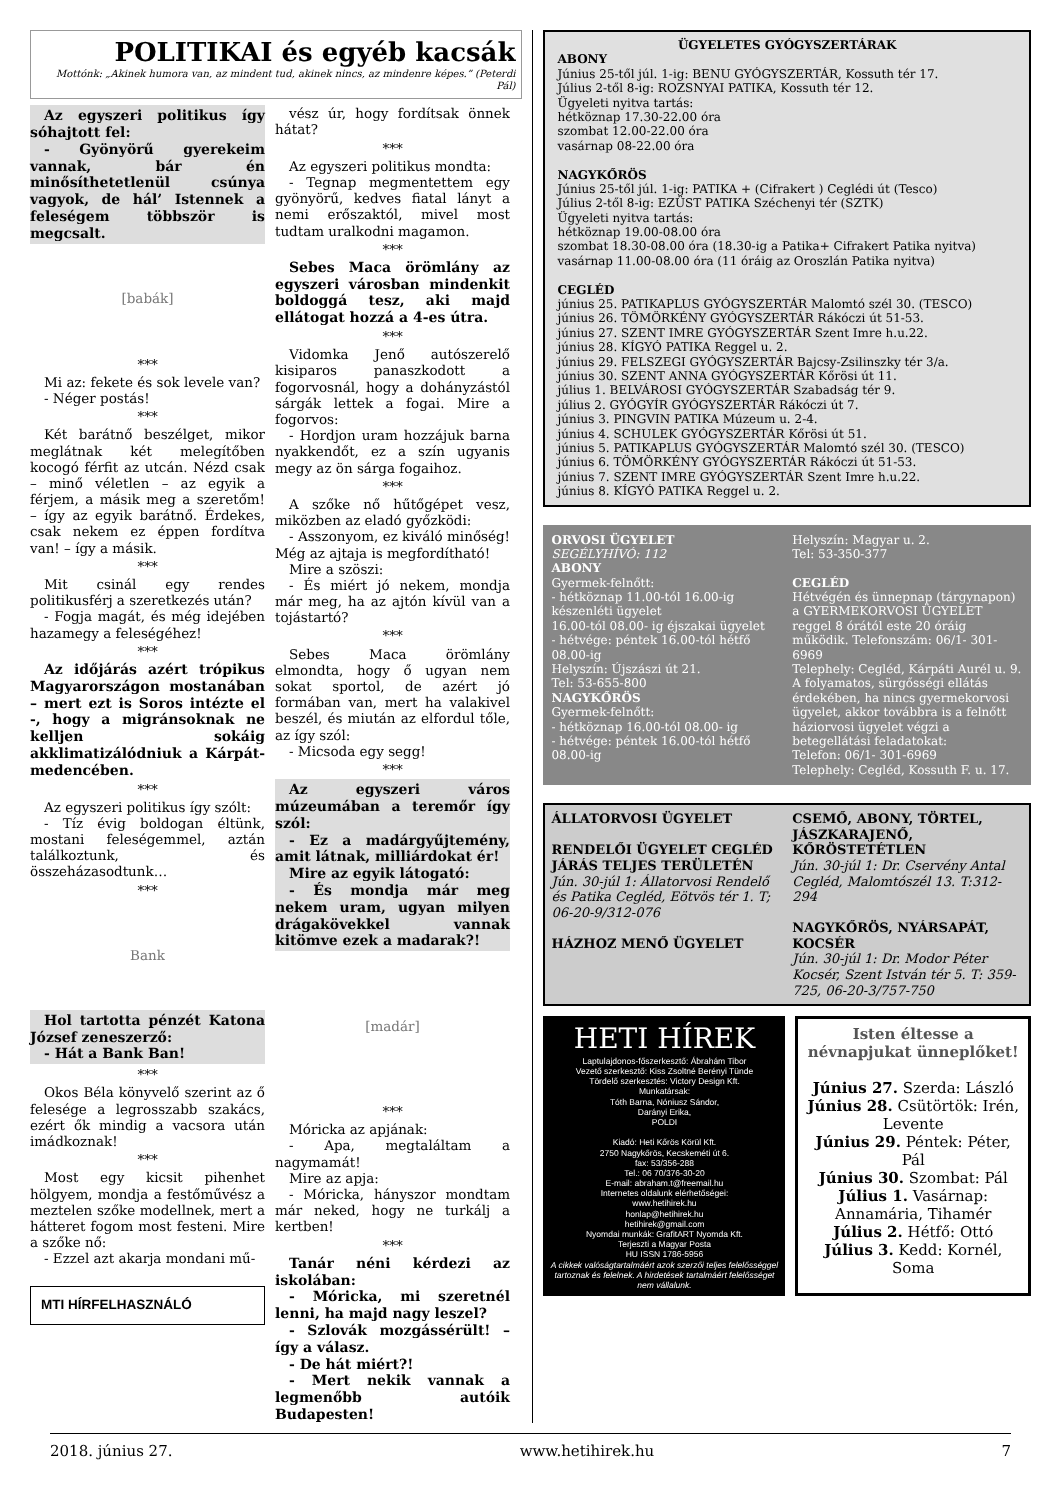POLITIKAI és egyéb kacsák
Mottónk: „Akinek humora van, az mindent tud, akinek nincs, az mindenre képes.” (Peterdi Pál)
Az egyszeri politikus így sóhajtott fel:
- Gyönyörű gyerekeim vannak, bár én minősíthetetlenül csúnya vagyok, de hál’ Istennek a feleségem többször is megcsalt.
[babák]
***
Mi az: fekete és sok levele van?
- Néger postás!
***
Két barátnő beszélget, mikor meglátnak két melegítőben kocogó férfit az utcán. Nézd csak – minő véletlen – az egyik a férjem, a másik meg a szeretőm! – így az egyik barátnő. Érdekes, csak nekem ez éppen fordítva van! – így a másik.
***
Mit csinál egy rendes politikusférj a szeretkezés után?
- Fogja magát, és még idejében hazamegy a feleségéhez!
***
Az időjárás azért trópikus Magyarországon mostanában – mert ezt is Soros intézte el -, hogy a migránsoknak ne kelljen sokáig akklimatizálódniuk a Kárpát-medencében.
***
Az egyszeri politikus így szólt:
- Tíz évig boldogan éltünk, mostani feleségemmel, aztán találkoztunk, és összeházasodtunk…
***
Bank
Hol tartotta pénzét Katona József zeneszerző:
- Hát a Bank Ban!
***
Okos Béla könyvelő szerint az ő felesége a legrosszabb szakács, ezért ők mindig a vacsora után imádkoznak!
***
Most egy kicsit pihenhet hölgyem, mondja a festőművész a meztelen szőke modellnek, mert a hátteret fogom most festeni. Mire a szőke nő:
- Ezzel azt akarja mondani mű-
MTI HÍRFELHASZNÁLÓ
vész úr, hogy fordítsak önnek hátat?
***
Az egyszeri politikus mondta:
- Tegnap megmentettem egy gyönyörű, kedves fiatal lányt a nemi erőszaktól, mivel most tudtam uralkodni magamon.
***
Sebes Maca örömlány az egyszeri városban mindenkit boldoggá tesz, aki majd ellátogat hozzá a 4-es útra.
***
Vidomka Jenő autószerelő kisiparos panaszkodott a fogorvosnál, hogy a dohányzástól sárgák lettek a fogai. Mire a fogorvos:
- Hordjon uram hozzájuk barna nyakkendőt, ez a szín ugyanis megy az ön sárga fogaihoz.
***
A szőke nő hűtőgépet vesz, miközben az eladó győzködi:
- Asszonyom, ez kiváló minőség! Még az ajtaja is megfordítható!
Mire a szöszi:
- És miért jó nekem, mondja már meg, ha az ajtón kívül van a tojástartó?
***
Sebes Maca örömlány elmondta, hogy ő ugyan nem sokat sportol, de azért jó formában van, mert ha valakivel beszél, és miután az elfordul tőle, az így szól:
- Micsoda egy segg!
***
Az egyszeri város múzeumában a teremőr így szól:
- Ez a madárgyűjtemény, amit látnak, milliárdokat ér!
Mire az egyik látogató:
- És mondja már meg nekem uram, ugyan milyen drágakövekkel vannak kitömve ezek a madarak?!
[madár]
***
Móricka az apjának:
- Apa, megtaláltam a nagymamát!
Mire az apja:
- Móricka, hányszor mondtam már neked, hogy ne turkálj a kertben!
***
Tanár néni kérdezi az iskolában:
- Móricka, mi szeretnél lenni, ha majd nagy leszel?
- Szlovák mozgássérült! – így a válasz.
- De hát miért?!
- Mert nekik vannak a legmenőbb autóik Budapesten!
ÜGYELETES GYÓGYSZERTÁRAK
ABONY
Június 25-től júl. 1-ig: BENU GYÓGYSZERTÁR, Kossuth tér 17.
Július 2-től 8-ig: ROZSNYAI PATIKA, Kossuth tér 12.
Ügyeleti nyitva tartás:
hétköznap 17.30-22.00 óra
szombat 12.00-22.00 óra
vasárnap 08-22.00 óra
NAGYKŐRÖS
Június 25-től júl. 1-ig: PATIKA + (Cifrakert ) Ceglédi út (Tesco)
Július 2-től 8-ig: EZÜST PATIKA Széchenyi tér (SZTK)
Ügyeleti nyitva tartás:
hétköznap 19.00-08.00 óra
szombat 18.30-08.00 óra (18.30-ig a Patika+ Cifrakert Patika nyitva)
vasárnap 11.00-08.00 óra (11 óráig az Oroszlán Patika nyitva)
CEGLÉD
június 25. PATIKAPLUS GYÓGYSZERTÁR Malomtó szél 30. (TESCO)
június 26. TÖMÖRKÉNY GYÓGYSZERTÁR Rákóczi út 51-53.
június 27. SZENT IMRE GYÓGYSZERTÁR Szent Imre h.u.22.
június 28. KÍGYÓ PATIKA Reggel u. 2.
június 29. FELSZEGI GYÓGYSZERTÁR Bajcsy-Zsilinszky tér 3/a.
június 30. SZENT ANNA GYÓGYSZERTÁR Kőrösi út 11.
július 1. BELVÁROSI GYÓGYSZERTÁR Szabadság tér 9.
július 2. GYÓGYÍR GYÓGYSZERTÁR Rákóczi út 7.
június 3. PINGVIN PATIKA Múzeum u. 2-4.
június 4. SCHULEK GYÓGYSZERTÁR Kőrösi út 51.
június 5. PATIKAPLUS GYÓGYSZERTÁR Malomtó szél 30. (TESCO)
június 6. TÖMÖRKÉNY GYÓGYSZERTÁR Rákóczi út 51-53.
június 7. SZENT IMRE GYÓGYSZERTÁR Szent Imre h.u.22.
június 8. KÍGYÓ PATIKA Reggel u. 2.
ORVOSI ÜGYELET
SEGÉLYHÍVÓ: 112
ABONY
Gyermek-felnőtt:
- hétköznap 11.00-tól 16.00-ig készenléti ügyelet
16.00-tól 08.00- ig éjszakai ügyelet
- hétvége: péntek 16.00-tól hétfő 08.00-ig
Helyszín: Újszászi út 21.
Tel: 53-655-800
NAGYKŐRÖS
Gyermek-felnőtt:
- hétköznap 16.00-tól 08.00- ig
- hétvége: péntek 16.00-tól hétfő 08.00-ig
Helyszín: Magyar u. 2.
Tel: 53-350-377
CEGLÉD
Hétvégén és ünnepnap (tárgynapon) a GYERMEKORVOSI ÜGYELET reggel 8 órától este 20 óráig működik. Telefonszám: 06/1- 301-6969
Telephely: Cegléd, Kárpáti Aurél u. 9.
A folyamatos, sürgősségi ellátás érdekében, ha nincs gyermekorvosi ügyelet, akkor továbbra is a felnőtt háziorvosi ügyelet végzi a betegellátási feladatokat:
Telefon: 06/1- 301-6969
Telephely: Cegléd, Kossuth F. u. 17.
ÁLLATORVOSI ÜGYELET
RENDELŐI ÜGYELET CEGLÉD JÁRÁS TELJES TERÜLETÉN
Jún. 30-júl 1: Állatorvosi Rendelő és Patika Cegléd, Eötvös tér 1. T; 06-20-9/312-076
HÁZHOZ MENŐ ÜGYELET
CSEMŐ, ABONY, TÖRTEL, JÁSZKARAJENŐ, KŐRÖSTETÉTLEN
Jún. 30-júl 1: Dr. Cservény Antal Cegléd, Malomtószél 13. T:312-294
NAGYKŐRÖS, NYÁRSAPÁT, KOCSÉR
Jún. 30-júl 1: Dr. Modor Péter Kocsér, Szent István tér 5. T: 359-725, 06-20-3/757-750
HETI HÍREK
Laptulajdonos-főszerkesztő: Ábrahám Tibor
Vezető szerkesztő: Kiss Zsoltné Berényi Tünde
Tördelő szerkesztés: Victory Design Kft.
Munkatársak:
Tóth Barna, Nóniusz Sándor,
Darányi Erika,
POLDI
Kiadó: Heti Kőrös Körül Kft.
2750 Nagykőrös, Kecskeméti út 6.
fax: 53/356-288
Tel.: 06 70/376-30-20
E-mail: abraham.t@freemail.hu
Internetes oldalunk elérhetőségei:
www.hetihirek.hu
honlap@hetihirek.hu
hetihirek@gmail.com
Nyomdai munkák: GrafitART Nyomda Kft.
Terjeszti a Magyar Posta
HU ISSN 1786-5956
A cikkek valóságtartalmáért azok szerzői teljes felelősséggel tartoznak és felelnek. A hirdetések tartalmáért felelősséget nem vállalunk.
Isten éltesse a névnapjukat ünneplőket!
Június 27. Szerda: László
Június 28. Csütörtök: Irén, Levente
Június 29. Péntek: Péter, Pál
Június 30. Szombat: Pál
Július 1. Vasárnap: Annamária, Tihamér
Július 2. Hétfő: Ottó
Július 3. Kedd: Kornél, Soma
2018. június 27. www.hetihirek.hu 7